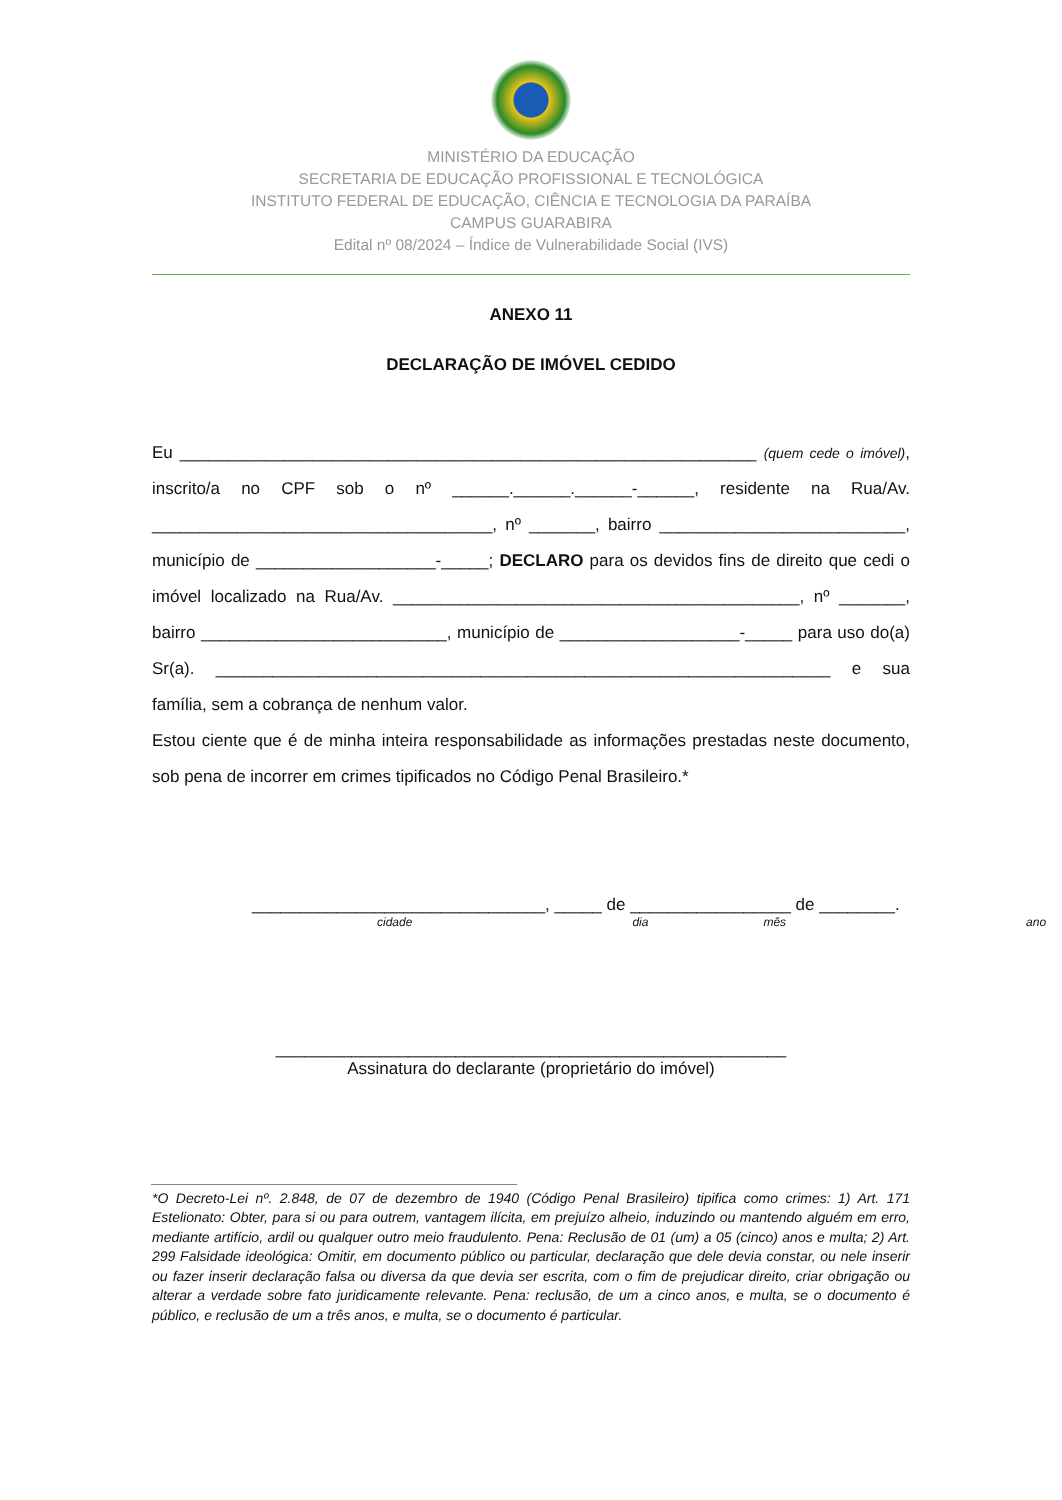MINISTÉRIO DA EDUCAÇÃO
SECRETARIA DE EDUCAÇÃO PROFISSIONAL E TECNOLÓGICA
INSTITUTO FEDERAL DE EDUCAÇÃO, CIÊNCIA E TECNOLOGIA DA PARAÍBA
CAMPUS GUARABIRA
Edital nº 08/2024 – Índice de Vulnerabilidade Social (IVS)
ANEXO 11
DECLARAÇÃO DE IMÓVEL CEDIDO
Eu _____________________________________________________________ (quem cede o imóvel), inscrito/a no CPF sob o nº ______.______.______-______, residente na Rua/Av. ____________________________________, nº _______, bairro __________________________, município de ___________________-_____; DECLARO para os devidos fins de direito que cedi o imóvel localizado na Rua/Av. ___________________________________________, nº _______, bairro __________________________, município de ___________________-_____ para uso do(a) Sr(a). _________________________________________________________________ e sua família, sem a cobrança de nenhum valor.
Estou ciente que é de minha inteira responsabilidade as informações prestadas neste documento, sob pena de incorrer em crimes tipificados no Código Penal Brasileiro.*
_______________________________, _____ de _________________ de ________.
cidade dia mês ano
______________________________________________________
Assinatura do declarante (proprietário do imóvel)
_______________________________________________
*O Decreto-Lei nº. 2.848, de 07 de dezembro de 1940 (Código Penal Brasileiro) tipifica como crimes: 1) Art. 171 Estelionato: Obter, para si ou para outrem, vantagem ilícita, em prejuízo alheio, induzindo ou mantendo alguém em erro, mediante artifício, ardil ou qualquer outro meio fraudulento. Pena: Reclusão de 01 (um) a 05 (cinco) anos e multa; 2) Art. 299 Falsidade ideológica: Omitir, em documento público ou particular, declaração que dele devia constar, ou nele inserir ou fazer inserir declaração falsa ou diversa da que devia ser escrita, com o fim de prejudicar direito, criar obrigação ou alterar a verdade sobre fato juridicamente relevante. Pena: reclusão, de um a cinco anos, e multa, se o documento é público, e reclusão de um a três anos, e multa, se o documento é particular.